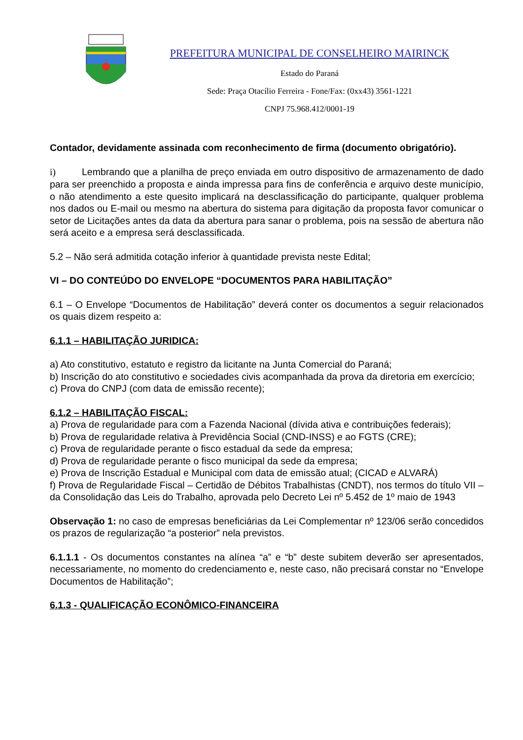PREFEITURA MUNICIPAL DE CONSELHEIRO MAIRINCK
Estado do Paraná
Sede: Praça Otacílio Ferreira - Fone/Fax: (0xx43) 3561-1221
CNPJ 75.968.412/0001-19
Contador, devidamente assinada com reconhecimento de firma (documento obrigatório).
i) Lembrando que a planilha de preço enviada em outro dispositivo de armazenamento de dado para ser preenchido a proposta e ainda impressa para fins de conferência e arquivo deste município, o não atendimento a este quesito implicará na desclassificação do participante, qualquer problema nos dados ou E-mail ou mesmo na abertura do sistema para digitação da proposta favor comunicar o setor de Licitações antes da data da abertura para sanar o problema, pois na sessão de abertura não será aceito e a empresa será desclassificada.
5.2 – Não será admitida cotação inferior à quantidade prevista neste Edital;
VI – DO CONTEÚDO DO ENVELOPE “DOCUMENTOS PARA HABILITAÇÃO”
6.1 – O Envelope “Documentos de Habilitação” deverá conter os documentos a seguir relacionados os quais dizem respeito a:
6.1.1 – HABILITAÇÃO JURIDICA:
a) Ato constitutivo, estatuto e registro da licitante na Junta Comercial do Paraná;
b) Inscrição do ato constitutivo e sociedades civis acompanhada da prova da diretoria em exercício;
c) Prova do CNPJ (com data de emissão recente);
6.1.2 – HABILITAÇÃO FISCAL:
a) Prova de regularidade para com a Fazenda Nacional (dívida ativa e contribuições federais);
b) Prova de regularidade relativa à Previdência Social (CND-INSS) e ao FGTS (CRE);
c) Prova de regularidade perante o fisco estadual da sede da empresa;
d) Prova de regularidade perante o fisco municipal da sede da empresa;
e) Prova de Inscrição Estadual e Municipal com data de emissão atual; (CICAD e ALVARÁ)
f) Prova de Regularidade Fiscal – Certidão de Débitos Trabalhistas (CNDT), nos termos do título VII – da Consolidação das Leis do Trabalho, aprovada pelo Decreto Lei nº 5.452 de 1º maio de 1943
Observação 1: no caso de empresas beneficiárias da Lei Complementar nº 123/06 serão concedidos os prazos de regularização “a posterior” nela previstos.
6.1.1.1 - Os documentos constantes na alínea “a” e “b” deste subitem deverão ser apresentados, necessariamente, no momento do credenciamento e, neste caso, não precisará constar no “Envelope Documentos de Habilitação”;
6.1.3 - QUALIFICAÇÃO ECONÔMICO-FINANCEIRA